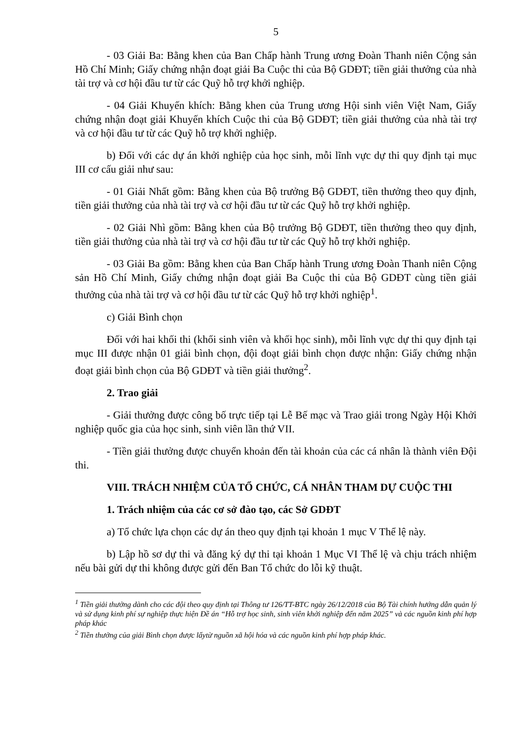5
- 03 Giải Ba: Bằng khen của Ban Chấp hành Trung ương Đoàn Thanh niên Cộng sản Hồ Chí Minh; Giấy chứng nhận đoạt giải Ba Cuộc thi của Bộ GDĐT; tiền giải thưởng của nhà tài trợ và cơ hội đầu tư từ các Quỹ hỗ trợ khởi nghiệp.
- 04 Giải Khuyến khích: Bằng khen của Trung ương Hội sinh viên Việt Nam, Giấy chứng nhận đoạt giải Khuyến khích Cuộc thi của Bộ GDĐT; tiền giải thưởng của nhà tài trợ và cơ hội đầu tư từ các Quỹ hỗ trợ khởi nghiệp.
b) Đối với các dự án khởi nghiệp của học sinh, mỗi lĩnh vực dự thi quy định tại mục III cơ cấu giải như sau:
- 01 Giải Nhất gồm: Bằng khen của Bộ trưởng Bộ GDĐT, tiền thưởng theo quy định, tiền giải thưởng của nhà tài trợ và cơ hội đầu tư từ các Quỹ hỗ trợ khởi nghiệp.
- 02 Giải Nhì gồm: Bằng khen của Bộ trưởng Bộ GDĐT, tiền thưởng theo quy định, tiền giải thưởng của nhà tài trợ và cơ hội đầu tư từ các Quỹ hỗ trợ khởi nghiệp.
- 03 Giải Ba gồm: Bằng khen của Ban Chấp hành Trung ương Đoàn Thanh niên Cộng sản Hồ Chí Minh, Giấy chứng nhận đoạt giải Ba Cuộc thi của Bộ GDĐT cùng tiền giải thưởng của nhà tài trợ và cơ hội đầu tư từ các Quỹ hỗ trợ khởi nghiệp<sup>1</sup>.
c) Giải Bình chọn
Đối với hai khối thi (khối sinh viên và khối học sinh), mỗi lĩnh vực dự thi quy định tại mục III được nhận 01 giải bình chọn, đội đoạt giải bình chọn được nhận: Giấy chứng nhận đoạt giải bình chọn của Bộ GDĐT và tiền giải thưởng<sup>2</sup>.
2. Trao giải
- Giải thưởng được công bố trực tiếp tại Lễ Bế mạc và Trao giải trong Ngày Hội Khởi nghiệp quốc gia của học sinh, sinh viên lần thứ VII.
- Tiền giải thưởng được chuyển khoản đến tài khoản của các cá nhân là thành viên Đội thi.
VIII. TRÁCH NHIỆM CỦA TỔ CHỨC, CÁ NHÂN THAM DỰ CUỘC THI
1. Trách nhiệm của các cơ sở đào tạo, các Sở GDĐT
a) Tổ chức lựa chọn các dự án theo quy định tại khoản 1 mục V Thể lệ này.
b) Lập hồ sơ dự thi và đăng ký dự thi tại khoản 1 Mục VI Thể lệ và chịu trách nhiệm nếu bài gửi dự thi không được gửi đến Ban Tổ chức do lỗi kỹ thuật.
<sup>1</sup> Tiền giải thưởng dành cho các đội theo quy định tại Thông tư 126/TT-BTC ngày 26/12/2018 của Bộ Tài chính hướng dẫn quản lý và sử dụng kinh phí sự nghiệp thực hiện Đề án “Hỗ trợ học sinh, sinh viên khởi nghiệp đến năm 2025” và các nguồn kinh phí hợp pháp khác
<sup>2</sup> Tiền thưởng của giải Bình chọn được lấytừ nguồn xã hội hóa và các nguồn kinh phí hợp pháp khác.